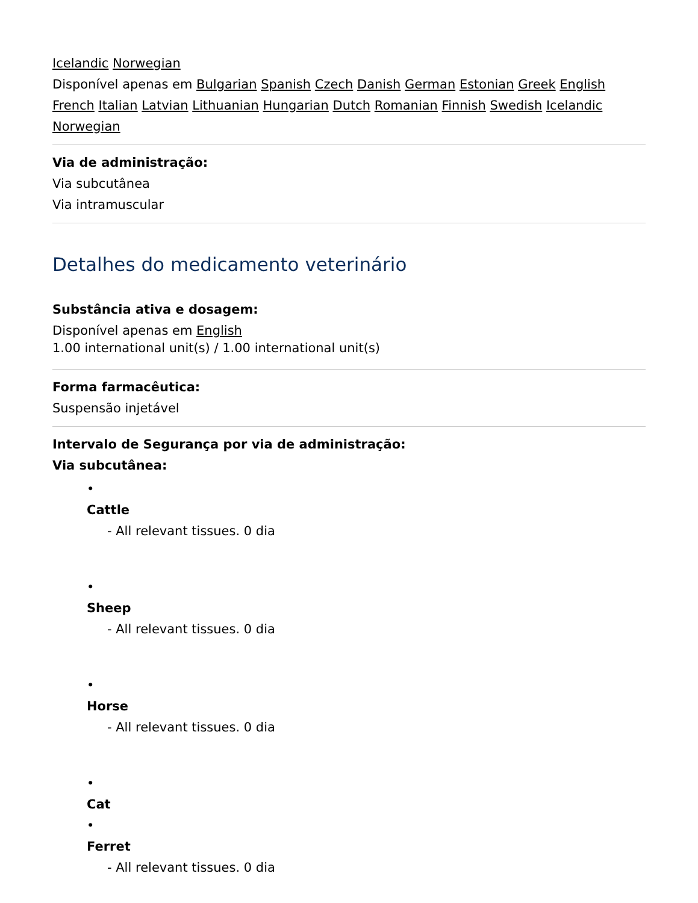Icelandic Norwegian
Disponível apenas em Bulgarian Spanish Czech Danish German Estonian Greek English French Italian Latvian Lithuanian Hungarian Dutch Romanian Finnish Swedish Icelandic Norwegian
Via de administração:
Via subcutânea
Via intramuscular
Detalhes do medicamento veterinário
Substância ativa e dosagem:
Disponível apenas em English
1.00 international unit(s) / 1.00 international unit(s)
Forma farmacêutica:
Suspensão injetável
Intervalo de Segurança por via de administração:
Via subcutânea:
•
Cattle
- All relevant tissues. 0 dia
•
Sheep
- All relevant tissues. 0 dia
•
Horse
- All relevant tissues. 0 dia
•
Cat
•
Ferret
- All relevant tissues. 0 dia